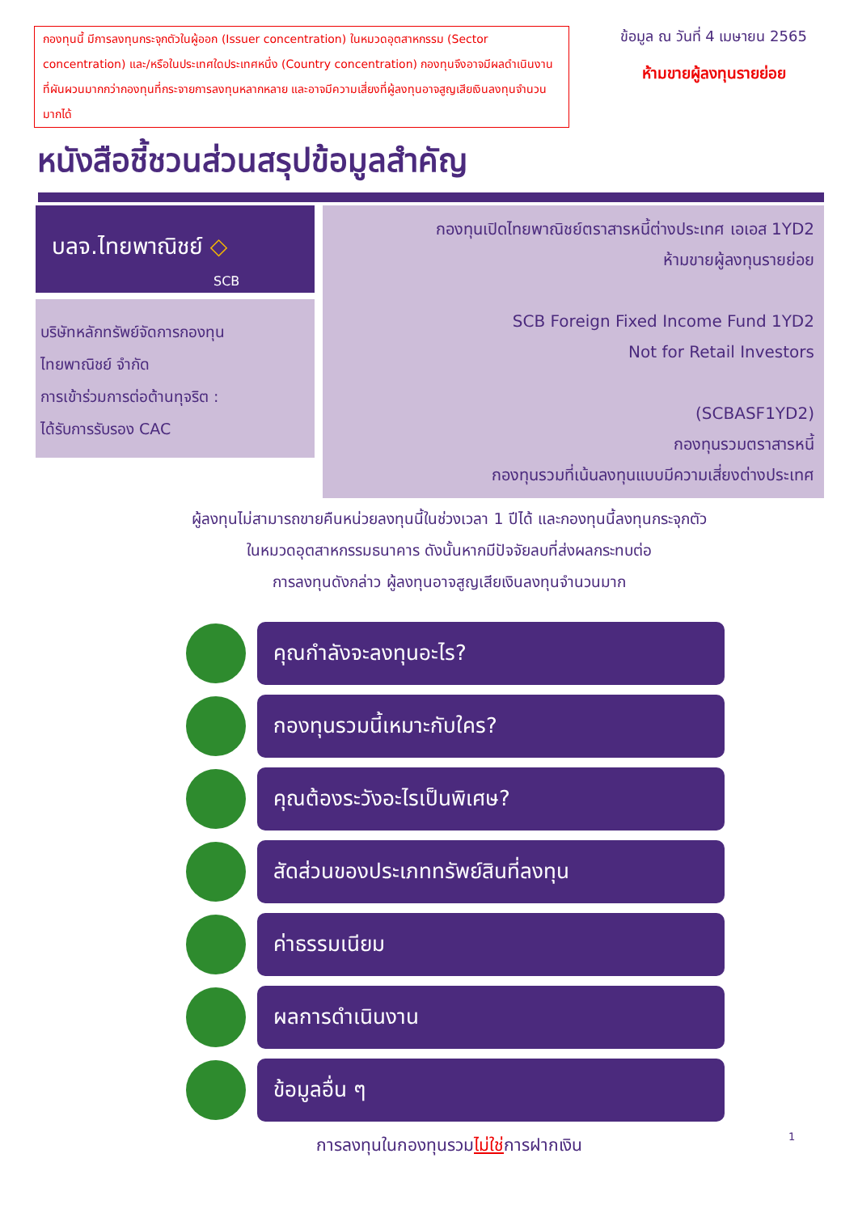กองทุนนี้ มีการลงทุนกระจุกตัวในผู้ออก (Issuer concentration) ในหมวดอุตสาหกรรม (Sector concentration) และ/หรือในประเทศใดประเทศหนึ่ง (Country concentration) กองทุนจึงอาจมีผลดำเนินงานที่ผันผวนมากกว่ากองทุนที่กระจายการลงทุนหลากหลาย และอาจมีความเสี่ยงที่ผู้ลงทุนอาจสูญเสียเงินลงทุนจำนวนมากได้
ข้อมูล ณ วันที่ 4 เมษายน 2565
ห้ามขายผู้ลงทุนรายย่อย
หนังสือชี้ชวนส่วนสรุปข้อมูลสำคัญ
บลจ.ไทยพาณิชย์ ◇
SCB
บริษัทหลักทรัพย์จัดการกองทุน
ไทยพาณิชย์ จำกัด
การเข้าร่วมการต่อต้านทุจริต :
ได้รับการรับรอง CAC
กองทุนเปิดไทยพาณิชย์ตราสารหนี้ต่างประเทศ เอเอส 1YD2
ห้ามขายผู้ลงทุนรายย่อย
SCB Foreign Fixed Income Fund 1YD2
Not for Retail Investors
(SCBASF1YD2)
กองทุนรวมตราสารหนี้
กองทุนรวมที่เน้นลงทุนแบบมีความเสี่ยงต่างประเทศ
ผู้ลงทุนไม่สามารถขายคืนหน่วยลงทุนนี้ในช่วงเวลา 1 ปีได้ และกองทุนนี้ลงทุนกระจุกตัว
ในหมวดอุตสาหกรรมธนาคาร ดังนั้นหากมีปัจจัยลบที่ส่งผลกระทบต่อ
การลงทุนดังกล่าว ผู้ลงทุนอาจสูญเสียเงินลงทุนจำนวนมาก
คุณกำลังจะลงทุนอะไร?
กองทุนรวมนี้เหมาะกับใคร?
คุณต้องระวังอะไรเป็นพิเศษ?
สัดส่วนของประเภททรัพย์สินที่ลงทุน
ค่าธรรมเนียม
ผลการดำเนินงาน
ข้อมูลอื่น ๆ
การลงทุนในกองทุนรวมไม่ใช่การฝากเงิน
1